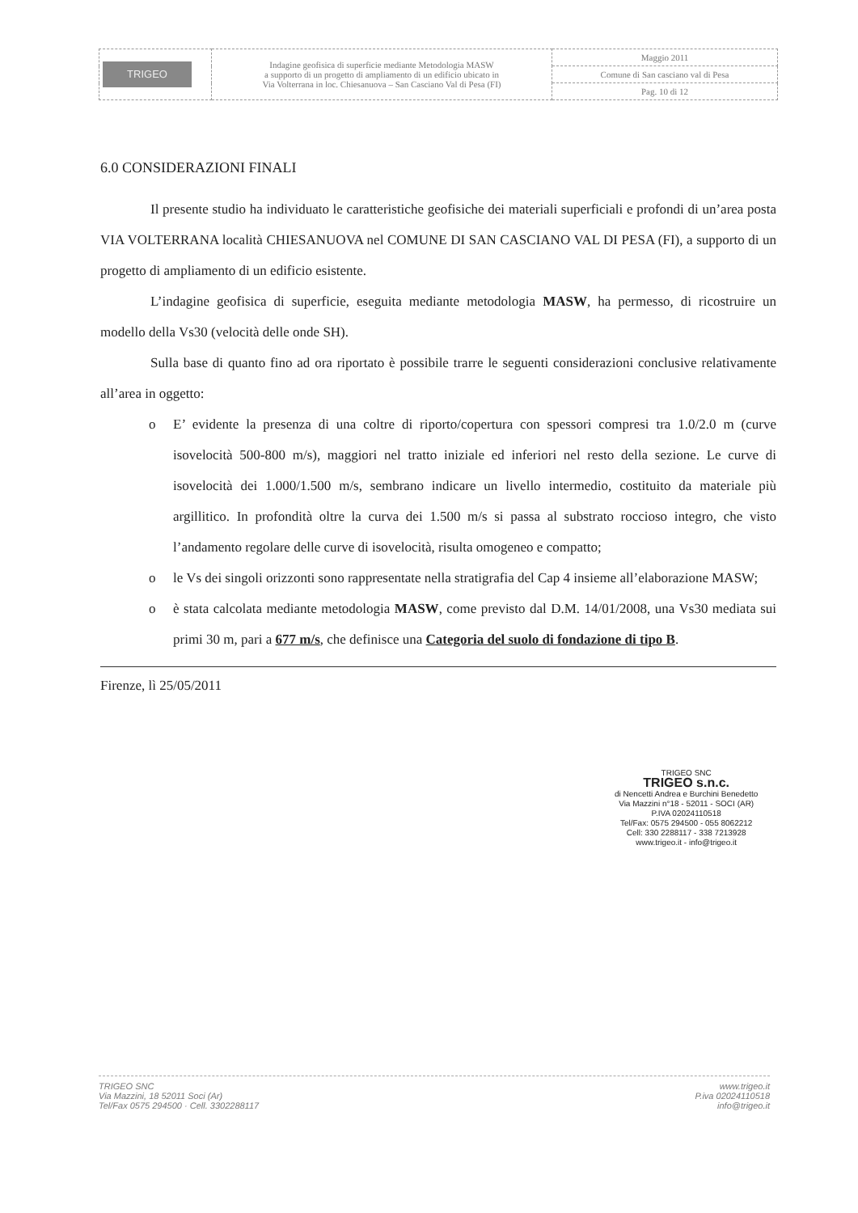| TRIGEO | Indagine geofisica di superficie mediante Metodologia MASW a supporto di un progetto di ampliamento di un edificio ubicato in Via Volterrana in loc. Chiesanuova – San Casciano Val di Pesa (FI) | Maggio 2011 |
| | | Comune di San casciano val di Pesa |
| | | Pag. 10 di 12 |
6.0 CONSIDERAZIONI FINALI
Il presente studio ha individuato le caratteristiche geofisiche dei materiali superficiali e profondi di un’area posta VIA VOLTERRANA località CHIESANUOVA nel COMUNE DI SAN CASCIANO VAL DI PESA (FI), a supporto di un progetto di ampliamento di un edificio esistente.
L’indagine geofisica di superficie, eseguita mediante metodologia MASW, ha permesso, di ricostruire un modello della Vs30 (velocità delle onde SH).
Sulla base di quanto fino ad ora riportato è possibile trarre le seguenti considerazioni conclusive relativamente all’area in oggetto:
o E’ evidente la presenza di una coltre di riporto/copertura con spessori compresi tra 1.0/2.0 m (curve isovelocità 500-800 m/s), maggiori nel tratto iniziale ed inferiori nel resto della sezione. Le curve di isovelocità dei 1.000/1.500 m/s, sembrano indicare un livello intermedio, costituito da materiale più argillitico. In profondità oltre la curva dei 1.500 m/s si passa al substrato roccioso integro, che visto l’andamento regolare delle curve di isovelocità, risulta omogeneo e compatto;
o le Vs dei singoli orizzonti sono rappresentate nella stratigrafia del Cap 4 insieme all’elaborazione MASW;
o è stata calcolata mediante metodologia MASW, come previsto dal D.M. 14/01/2008, una Vs30 mediata sui primi 30 m, pari a 677 m/s, che definisce una Categoria del suolo di fondazione di tipo B.
Firenze, lì 25/05/2011
TRIGEO SNC
TRIGEO s.n.c.
di Nencetti Andrea e Burchini Benedetto
Via Mazzini n°18 - 52011 - SOCI (AR)
P.IVA 02024110518
Tel/Fax: 0575 294500 - 055 8062212
Cell: 330 2288117 - 338 7213928
www.trigeo.it - info@trigeo.it
TRIGEO SNC
Via Mazzini, 18 52011 Soci (Ar)
Tel/Fax 0575 294500 · Cell. 3302288117
www.trigeo.it
P.iva 02024110518
info@trigeo.it